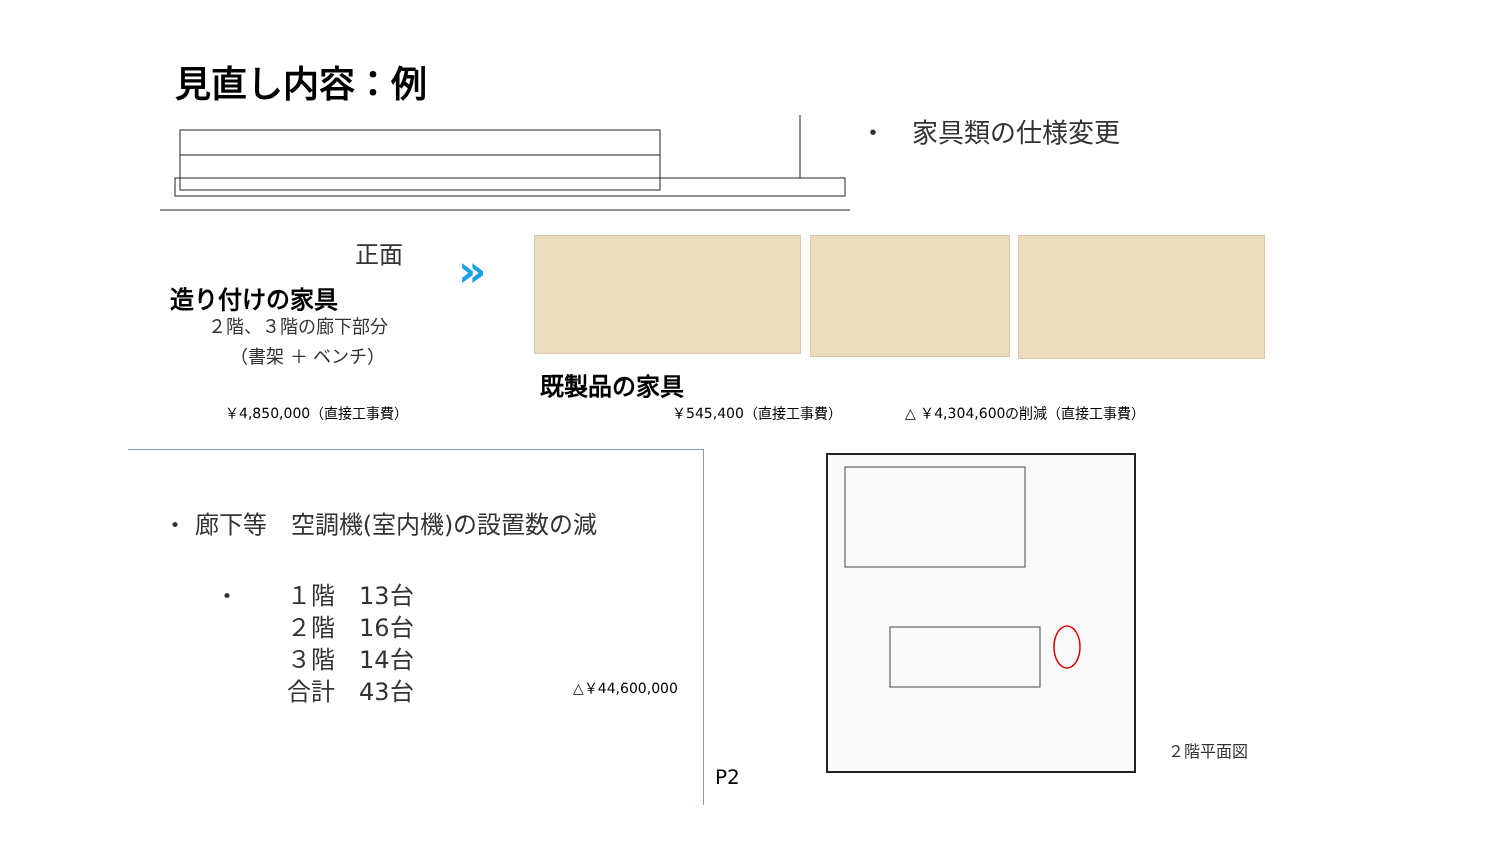見直し内容：例
・　家具類の仕様変更
正面 »
造り付けの家具
２階、３階の廊下部分
（書架 ＋ ベンチ）
既製品の家具
￥4,850,000（直接工事費） ￥545,400（直接工事費） △ ￥4,304,600の削減（直接工事費）
・ 廊下等　空調機(室内機)の設置数の減
・　　１階　13台
　　　２階　16台
　　　３階　14台
　　　合計　43台
△￥44,600,000
P2
２階平面図